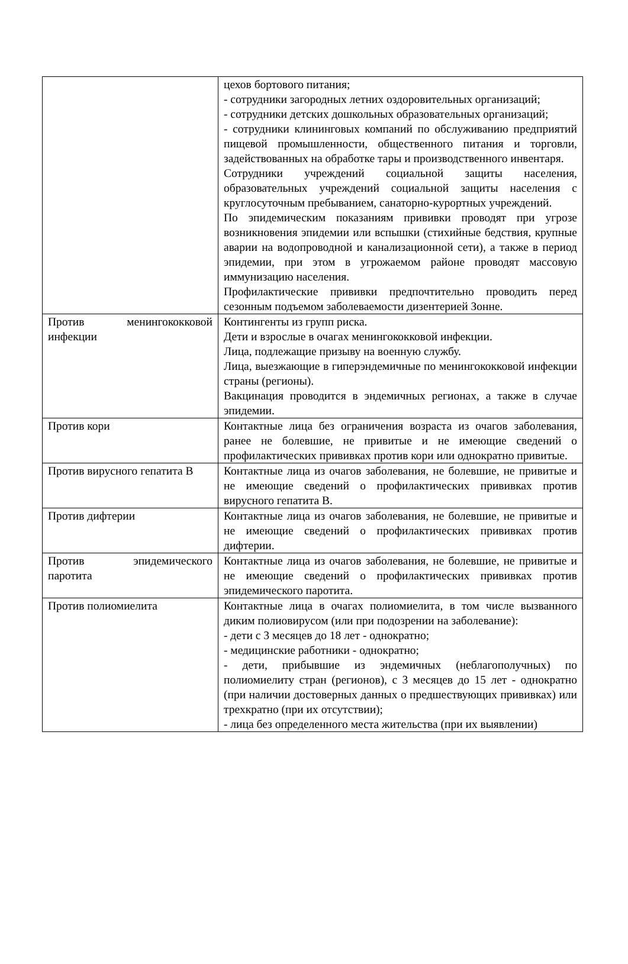| | цехов бортового питания; - сотрудники загородных летних оздоровительных организаций; - сотрудники детских дошкольных образовательных организаций; - сотрудники клининговых компаний по обслуживанию предприятий пищевой промышленности, общественного питания и торговли, задействованных на обработке тары и производственного инвентаря. Сотрудники учреждений социальной защиты населения, образовательных учреждений социальной защиты населения с круглосуточным пребыванием, санаторно-курортных учреждений. По эпидемическим показаниям прививки проводят при угрозе возникновения эпидемии или вспышки (стихийные бедствия, крупные аварии на водопроводной и канализационной сети), а также в период эпидемии, при этом в угрожаемом районе проводят массовую иммунизацию населения. Профилактические прививки предпочтительно проводить перед сезонным подъемом заболеваемости дизентерией Зонне. |
| Против менингококковой инфекции | Контингенты из групп риска. Дети и взрослые в очагах менингококковой инфекции. Лица, подлежащие призыву на военную службу. Лица, выезжающие в гиперэндемичные по менингококковой инфекции страны (регионы). Вакцинация проводится в эндемичных регионах, а также в случае эпидемии. |
| Против кори | Контактные лица без ограничения возраста из очагов заболевания, ранее не болевшие, не привитые и не имеющие сведений о профилактических прививках против кори или однократно привитые. |
| Против вирусного гепатита В | Контактные лица из очагов заболевания, не болевшие, не привитые и не имеющие сведений о профилактических прививках против вирусного гепатита В. |
| Против дифтерии | Контактные лица из очагов заболевания, не болевшие, не привитые и не имеющие сведений о профилактических прививках против дифтерии. |
| Против эпидемического паротита | Контактные лица из очагов заболевания, не болевшие, не привитые и не имеющие сведений о профилактических прививках против эпидемического паротита. |
| Против полиомиелита | Контактные лица в очагах полиомиелита, в том числе вызванного диким полиовирусом (или при подозрении на заболевание): - дети с 3 месяцев до 18 лет - однократно; - медицинские работники - однократно; - дети, прибывшие из эндемичных (неблагополучных) по полиомиелиту стран (регионов), с 3 месяцев до 15 лет - однократно (при наличии достоверных данных о предшествующих прививках) или трехкратно (при их отсутствии); - лица без определенного места жительства (при их выявлении) |